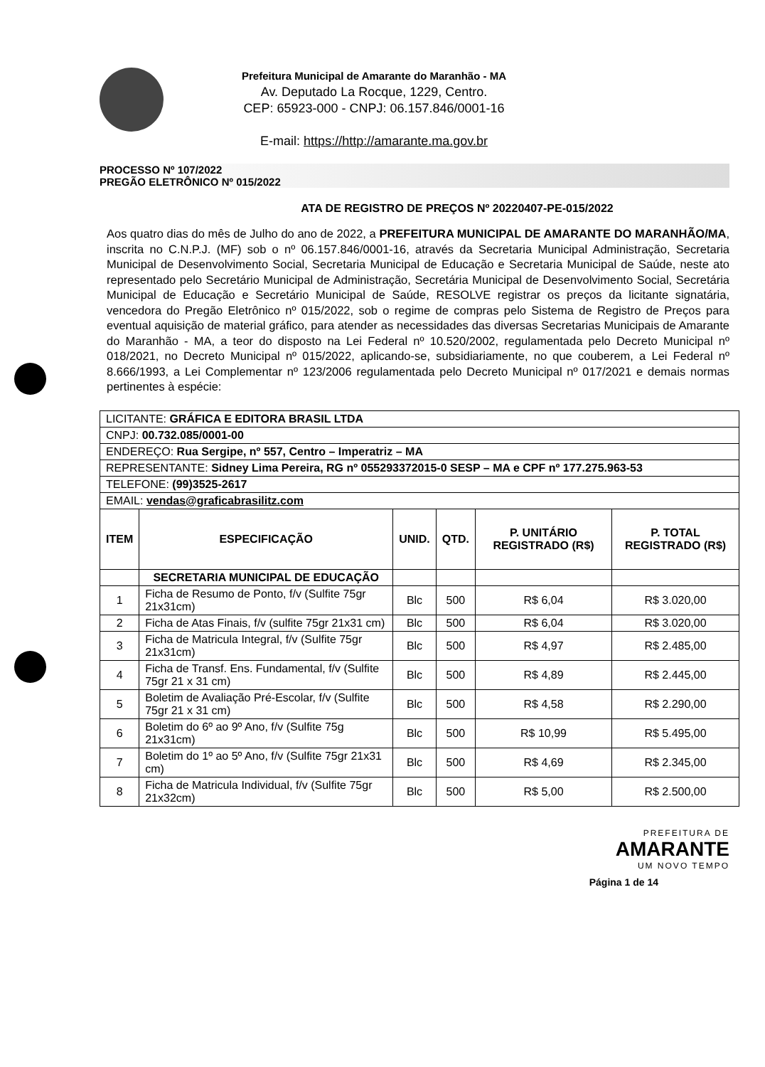Prefeitura Municipal de Amarante do Maranhão - MA
Av. Deputado La Rocque, 1229, Centro.
CEP: 65923-000 - CNPJ: 06.157.846/0001-16
E-mail: https://http://amarante.ma.gov.br
PROCESSO Nº 107/2022
PREGÃO ELETRÔNICO Nº 015/2022
ATA DE REGISTRO DE PREÇOS Nº 20220407-PE-015/2022
Aos quatro dias do mês de Julho do ano de 2022, a PREFEITURA MUNICIPAL DE AMARANTE DO MARANHÃO/MA, inscrita no C.N.P.J. (MF) sob o nº 06.157.846/0001-16, através da Secretaria Municipal Administração, Secretaria Municipal de Desenvolvimento Social, Secretaria Municipal de Educação e Secretaria Municipal de Saúde, neste ato representado pelo Secretário Municipal de Administração, Secretária Municipal de Desenvolvimento Social, Secretária Municipal de Educação e Secretário Municipal de Saúde, RESOLVE registrar os preços da licitante signatária, vencedora do Pregão Eletrônico nº 015/2022, sob o regime de compras pelo Sistema de Registro de Preços para eventual aquisição de material gráfico, para atender as necessidades das diversas Secretarias Municipais de Amarante do Maranhão - MA, a teor do disposto na Lei Federal nº 10.520/2002, regulamentada pelo Decreto Municipal nº 018/2021, no Decreto Municipal nº 015/2022, aplicando-se, subsidiariamente, no que couberem, a Lei Federal nº 8.666/1993, a Lei Complementar nº 123/2006 regulamentada pelo Decreto Municipal nº 017/2021 e demais normas pertinentes à espécie:
| LICITANTE: GRÁFICA E EDITORA BRASIL LTDA | | | | | |
| CNPJ: 00.732.085/0001-00 | | | | | |
| ENDEREÇO: Rua Sergipe, nº 557, Centro – Imperatriz – MA | | | | | |
| REPRESENTANTE: Sidney Lima Pereira, RG nº 055293372015-0 SESP – MA e CPF nº 177.275.963-53 | | | | | |
| TELEFONE: (99)3525-2617 | | | | | |
| EMAIL: vendas@graficabrasilitz.com | | | | | |
| ITEM | ESPECIFICAÇÃO | UNID. | QTD. | P. UNITÁRIO REGISTRADO (R$) | P. TOTAL REGISTRADO (R$) |
| | SECRETARIA MUNICIPAL DE EDUCAÇÃO | | | | |
| 1 | Ficha de Resumo de Ponto, f/v (Sulfite 75gr 21x31cm) | Blc | 500 | R$ 6,04 | R$ 3.020,00 |
| 2 | Ficha de Atas Finais, f/v (sulfite 75gr 21x31 cm) | Blc | 500 | R$ 6,04 | R$ 3.020,00 |
| 3 | Ficha de Matricula Integral, f/v (Sulfite 75gr 21x31cm) | Blc | 500 | R$ 4,97 | R$ 2.485,00 |
| 4 | Ficha de Transf. Ens. Fundamental, f/v (Sulfite 75gr 21 x 31 cm) | Blc | 500 | R$ 4,89 | R$ 2.445,00 |
| 5 | Boletim de Avaliação Pré-Escolar, f/v (Sulfite 75gr 21 x 31 cm) | Blc | 500 | R$ 4,58 | R$ 2.290,00 |
| 6 | Boletim do 6º ao 9º Ano, f/v (Sulfite 75g 21x31cm) | Blc | 500 | R$ 10,99 | R$ 5.495,00 |
| 7 | Boletim do 1º ao 5º Ano, f/v (Sulfite 75gr 21x31 cm) | Blc | 500 | R$ 4,69 | R$ 2.345,00 |
| 8 | Ficha de Matricula Individual, f/v (Sulfite 75gr 21x32cm) | Blc | 500 | R$ 5,00 | R$ 2.500,00 |
PREFEITURA DE
AMARANTE
UM NOVO TEMPO
Página 1 de 14